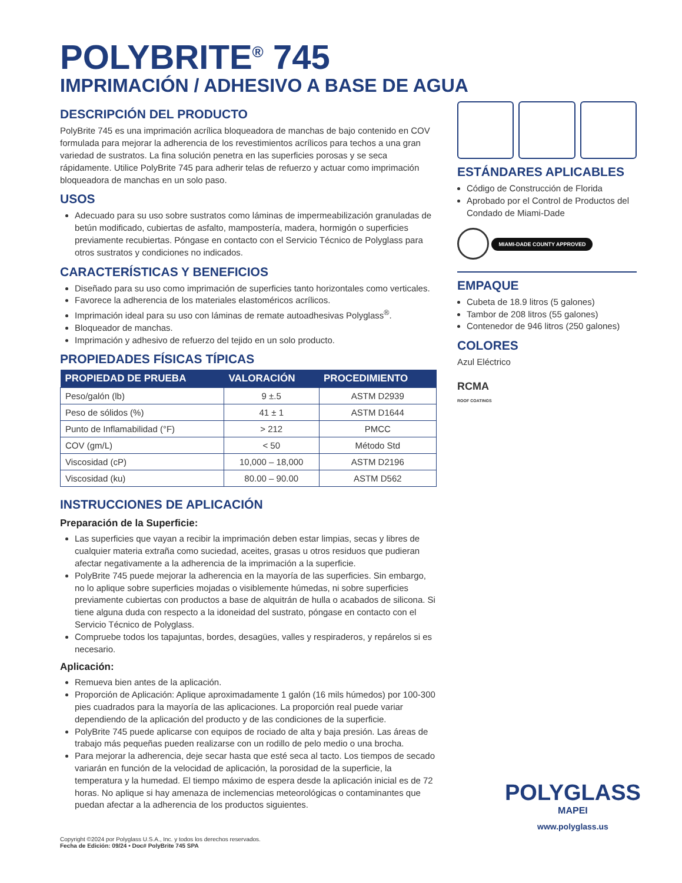POLYBRITE<sup>®</sup> 745
IMPRIMACIÓN / ADHESIVO A BASE DE AGUA
DESCRIPCIÓN DEL PRODUCTO
PolyBrite 745 es una imprimación acrílica bloqueadora de manchas de bajo contenido en COV formulada para mejorar la adherencia de los revestimientos acrílicos para techos a una gran variedad de sustratos. La fina solución penetra en las superficies porosas y se seca rápidamente. Utilice PolyBrite 745 para adherir telas de refuerzo y actuar como imprimación bloqueadora de manchas en un solo paso.
USOS
Adecuado para su uso sobre sustratos como láminas de impermeabilización granuladas de betún modificado, cubiertas de asfalto, mampostería, madera, hormigón o superficies previamente recubiertas. Póngase en contacto con el Servicio Técnico de Polyglass para otros sustratos y condiciones no indicados.
CARACTERÍSTICAS Y BENEFICIOS
Diseñado para su uso como imprimación de superficies tanto horizontales como verticales.
Favorece la adherencia de los materiales elastoméricos acrílicos.
Imprimación ideal para su uso con láminas de remate autoadhesivas Polyglass<sup>®</sup>.
Bloqueador de manchas.
Imprimación y adhesivo de refuerzo del tejido en un solo producto.
PROPIEDADES FÍSICAS TÍPICAS
| PROPIEDAD DE PRUEBA | VALORACIÓN | PROCEDIMIENTO |
| --- | --- | --- |
| Peso/galón (lb) | 9 ±.5 | ASTM D2939 |
| Peso de sólidos (%) | 41 ± 1 | ASTM D1644 |
| Punto de Inflamabilidad (°F) | > 212 | PMCC |
| COV (gm/L) | < 50 | Método Std |
| Viscosidad (cP) | 10,000 – 18,000 | ASTM D2196 |
| Viscosidad (ku) | 80.00 – 90.00 | ASTM D562 |
INSTRUCCIONES DE APLICACIÓN
Preparación de la Superficie:
Las superficies que vayan a recibir la imprimación deben estar limpias, secas y libres de cualquier materia extraña como suciedad, aceites, grasas u otros residuos que pudieran afectar negativamente a la adherencia de la imprimación a la superficie.
PolyBrite 745 puede mejorar la adherencia en la mayoría de las superficies. Sin embargo, no lo aplique sobre superficies mojadas o visiblemente húmedas, ni sobre superficies previamente cubiertas con productos a base de alquitrán de hulla o acabados de silicona. Si tiene alguna duda con respecto a la idoneidad del sustrato, póngase en contacto con el Servicio Técnico de Polyglass.
Compruebe todos los tapajuntas, bordes, desagües, valles y respiraderos, y repárelos si es necesario.
Aplicación:
Remueva bien antes de la aplicación.
Proporción de Aplicación: Aplique aproximadamente 1 galón (16 mils húmedos) por 100-300 pies cuadrados para la mayoría de las aplicaciones. La proporción real puede variar dependiendo de la aplicación del producto y de las condiciones de la superficie.
PolyBrite 745 puede aplicarse con equipos de rociado de alta y baja presión. Las áreas de trabajo más pequeñas pueden realizarse con un rodillo de pelo medio o una brocha.
Para mejorar la adherencia, deje secar hasta que esté seca al tacto. Los tiempos de secado variarán en función de la velocidad de aplicación, la porosidad de la superficie, la temperatura y la humedad. El tiempo máximo de espera desde la aplicación inicial es de 72 horas. No aplique si hay amenaza de inclemencias meteorológicas o contaminantes que puedan afectar a la adherencia de los productos siguientes.
ESTÁNDARES APLICABLES
Código de Construcción de Florida
Aprobado por el Control de Productos del Condado de Miami-Dade
MIAMI-DADE COUNTY APPROVED
EMPAQUE
Cubeta de 18.9 litros (5 galones)
Tambor de 208 litros (55 galones)
Contenedor de 946 litros (250 galones)
COLORES
Azul Eléctrico
RCMA
ROOF COATINGS
POLYGLASS
MAPEI
www.polyglass.us
Copyright ©2024 por Polyglass U.S.A., Inc. y todos los derechos reservados.
Fecha de Edición: 09/24 • Doc# PolyBrite 745 SPA